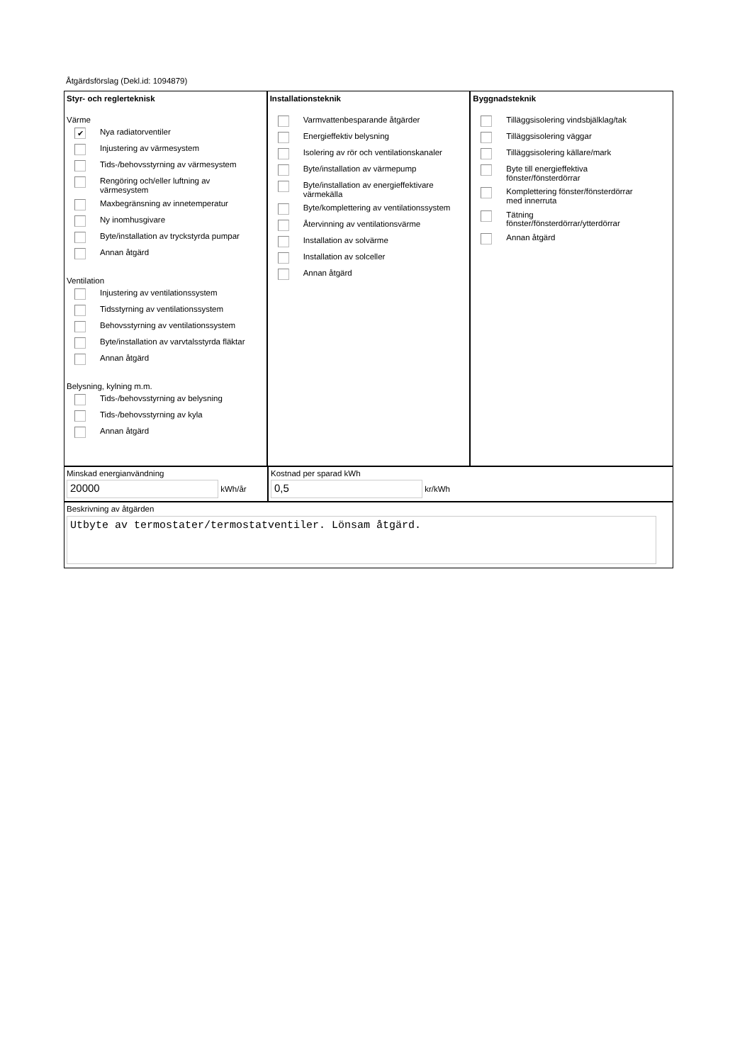Åtgärdsförslag (Dekl.id: 1094879)
Styr- och reglerteknisk
Värme
✔ Nya radiatorventiler
Injustering av värmesystem
Tids-/behovsstyrning av värmesystem
Rengöring och/eller luftning av
värmesystem
Maxbegränsning av innetemperatur
Ny inomhusgivare
Byte/installation av tryckstyrda pumpar
Annan åtgärd
Ventilation
Injustering av ventilationssystem
Tidsstyrning av ventilationssystem
Behovsstyrning av ventilationssystem
Byte/installation av varvtalsstyrda fläktar
Annan åtgärd
Belysning, kylning m.m.
Tids-/behovsstyrning av belysning
Tids-/behovsstyrning av kyla
Annan åtgärd
Installationsteknik
Varmvattenbesparande åtgärder
Energieffektiv belysning
Isolering av rör och ventilationskanaler
Byte/installation av värmepump
Byte/installation av energieffektivare
värmekälla
Byte/komplettering av ventilationssystem
Återvinning av ventilationsvärme
Installation av solvärme
Installation av solceller
Annan åtgärd
Byggnadsteknik
Tilläggsisolering vindsbjälklag/tak
Tilläggsisolering väggar
Tilläggsisolering källare/mark
Byte till energieffektiva
fönster/fönsterdörrar
Komplettering fönster/fönsterdörrar
med innerruta
Tätning
fönster/fönsterdörrar/ytterdörrar
Annan åtgärd
Minskad energianvändning
20000 kWh/år
Kostnad per sparad kWh
0,5 kr/kWh
Beskrivning av åtgärden
Utbyte av termostater/termostatventiler. Lönsam åtgärd.